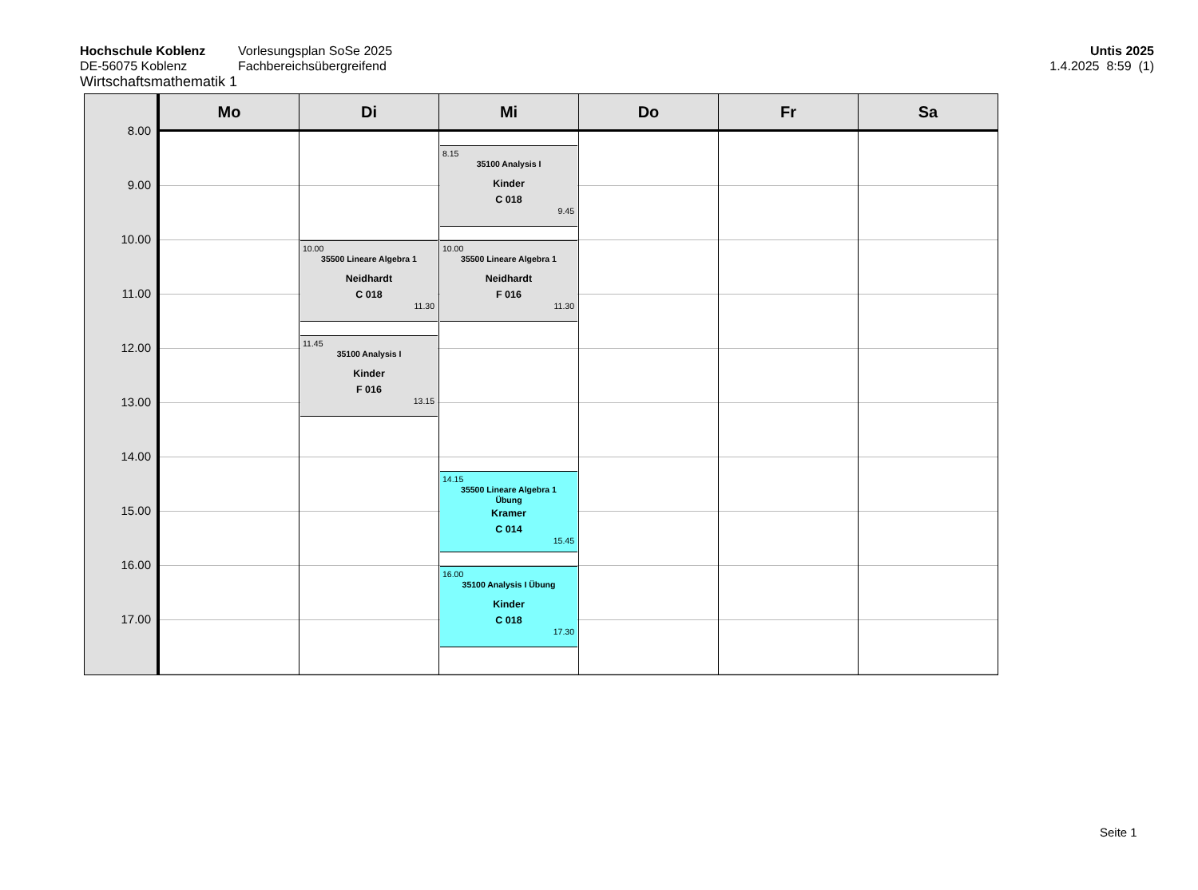Hochschule Koblenz
DE-56075 Koblenz
Vorlesungsplan SoSe 2025
Fachbereichsübergreifend
Untis 2025
1.4.2025 8:59 (1)
Wirtschaftsmathematik 1
Mo
Di
Mi
Do
Fr
Sa
8.00
9.00
10.00
11.00
12.00
13.00
14.00
15.00
16.00
17.00
10.00
35500 Lineare Algebra 1
Neidhardt
C 018
11.30
11.45
35100 Analysis I
Kinder
F 016
13.15
8.15
35100 Analysis I
Kinder
C 018
9.45
10.00
35500 Lineare Algebra 1
Neidhardt
F 016
11.30
14.15
35500 Lineare Algebra 1
Übung
Kramer
C 014
15.45
16.00
35100 Analysis I Übung
Kinder
C 018
17.30
Seite 1